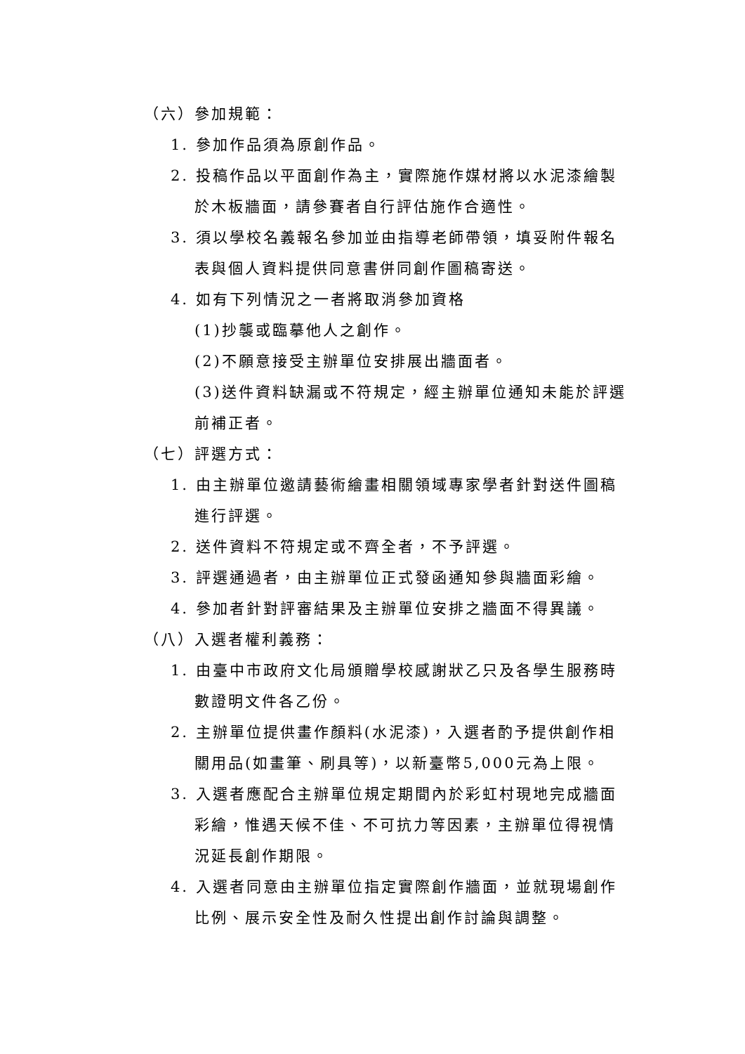（六）參加規範：
1. 參加作品須為原創作品。
2. 投稿作品以平面創作為主，實際施作媒材將以水泥漆繪製於木板牆面，請參賽者自行評估施作合適性。
3. 須以學校名義報名參加並由指導老師帶領，填妥附件報名表與個人資料提供同意書併同創作圖稿寄送。
4. 如有下列情況之一者將取消參加資格
(1)抄襲或臨摹他人之創作。
(2)不願意接受主辦單位安排展出牆面者。
(3)送件資料缺漏或不符規定，經主辦單位通知未能於評選前補正者。
（七）評選方式：
1. 由主辦單位邀請藝術繪畫相關領域專家學者針對送件圖稿進行評選。
2. 送件資料不符規定或不齊全者，不予評選。
3. 評選通過者，由主辦單位正式發函通知參與牆面彩繪。
4. 參加者針對評審結果及主辦單位安排之牆面不得異議。
（八）入選者權利義務：
1. 由臺中市政府文化局頒贈學校感謝狀乙只及各學生服務時數證明文件各乙份。
2. 主辦單位提供畫作顏料(水泥漆)，入選者酌予提供創作相關用品(如畫筆、刷具等)，以新臺幣5,000元為上限。
3. 入選者應配合主辦單位規定期間內於彩虹村現地完成牆面彩繪，惟遇天候不佳、不可抗力等因素，主辦單位得視情況延長創作期限。
4. 入選者同意由主辦單位指定實際創作牆面，並就現場創作比例、展示安全性及耐久性提出創作討論與調整。